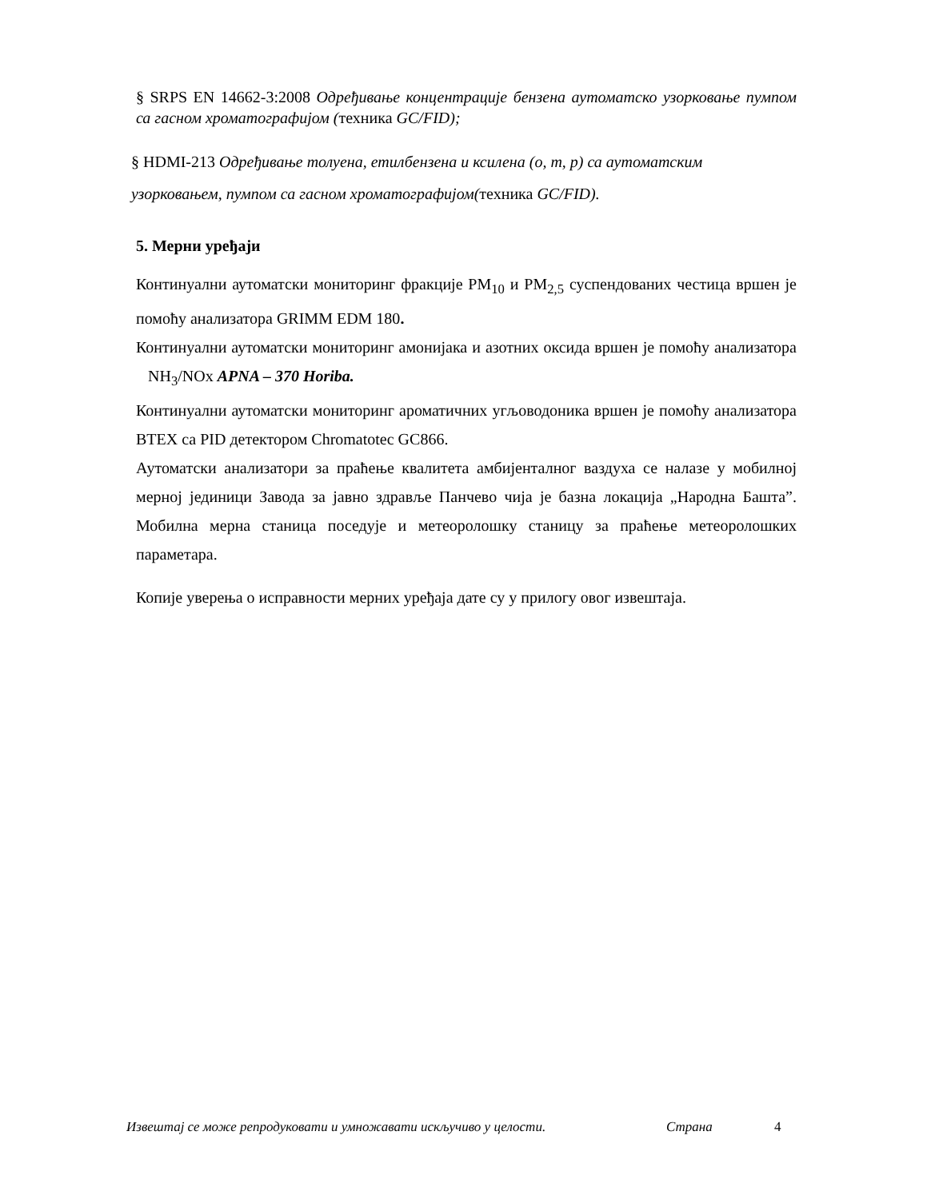§ SRPS EN 14662-3:2008 Одређивање концентрације бензена аутоматско узорковање пумпом са гасном хроматографијом (техника GC/FID);
§ HDMI-213 Одређивање толуена, етилбензена и ксилена (o, m, p) са аутоматским узорковањем, пумпом са гасном хроматографијом(техника GC/FID).
5. Мерни уређаји
Континуални аутоматски мониторинг фракције PM<sub>10</sub> и PM<sub>2,5</sub> суспендованих честица вршен је помоћу анализатора GRIMM EDM 180.
Континуални аутоматски мониторинг амонијака и азотних оксида вршен је помоћу анализатора NH<sub>3</sub>/NOx APNA – 370 Horiba.
Континуални аутоматски мониторинг ароматичних угљоводоника вршен је помоћу анализатора BTEX са PID детектором Chromatotec GC866.
Аутоматски анализатори за праћење квалитета амбијенталног ваздуха се налазе у мобилној мерној јединици Завода за јавно здравље Панчево чија је базна локација „Народна Башта”. Мобилна мерна станица поседује и метеоролошку станицу за праћење метеоролошких параметара.
Копије уверења о исправности мерних уређаја дате су у прилогу овог извештаја.
Извештај се може репродуковати и умножавати искључиво у целости. Страна 4